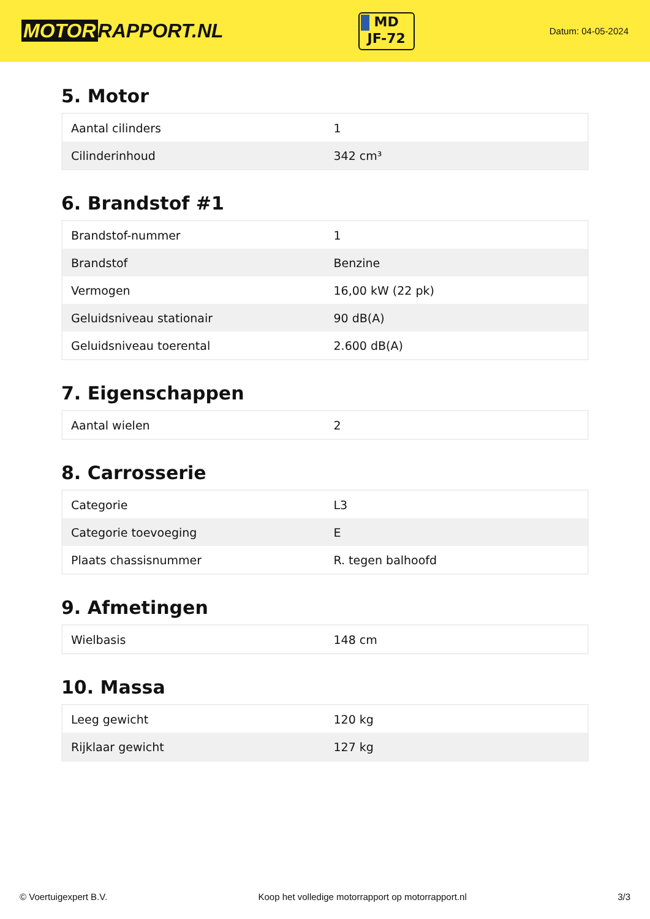MOTOR RAPPORT.NL
MD
JF-72
Datum: 04-05-2024
5. Motor
| Aantal cilinders | 1 |
| Cilinderinhoud | 342 cm³ |
6. Brandstof #1
| Brandstof-nummer | 1 |
| Brandstof | Benzine |
| Vermogen | 16,00 kW (22 pk) |
| Geluidsniveau stationair | 90 dB(A) |
| Geluidsniveau toerental | 2.600 dB(A) |
7. Eigenschappen
| Aantal wielen | 2 |
8. Carrosserie
| Categorie | L3 |
| Categorie toevoeging | E |
| Plaats chassisnummer | R. tegen balhoofd |
9. Afmetingen
| Wielbasis | 148 cm |
10. Massa
| Leeg gewicht | 120 kg |
| Rijklaar gewicht | 127 kg |
© Voertuigexpert B.V. Koop het volledige motorrapport op motorrapport.nl 3/3